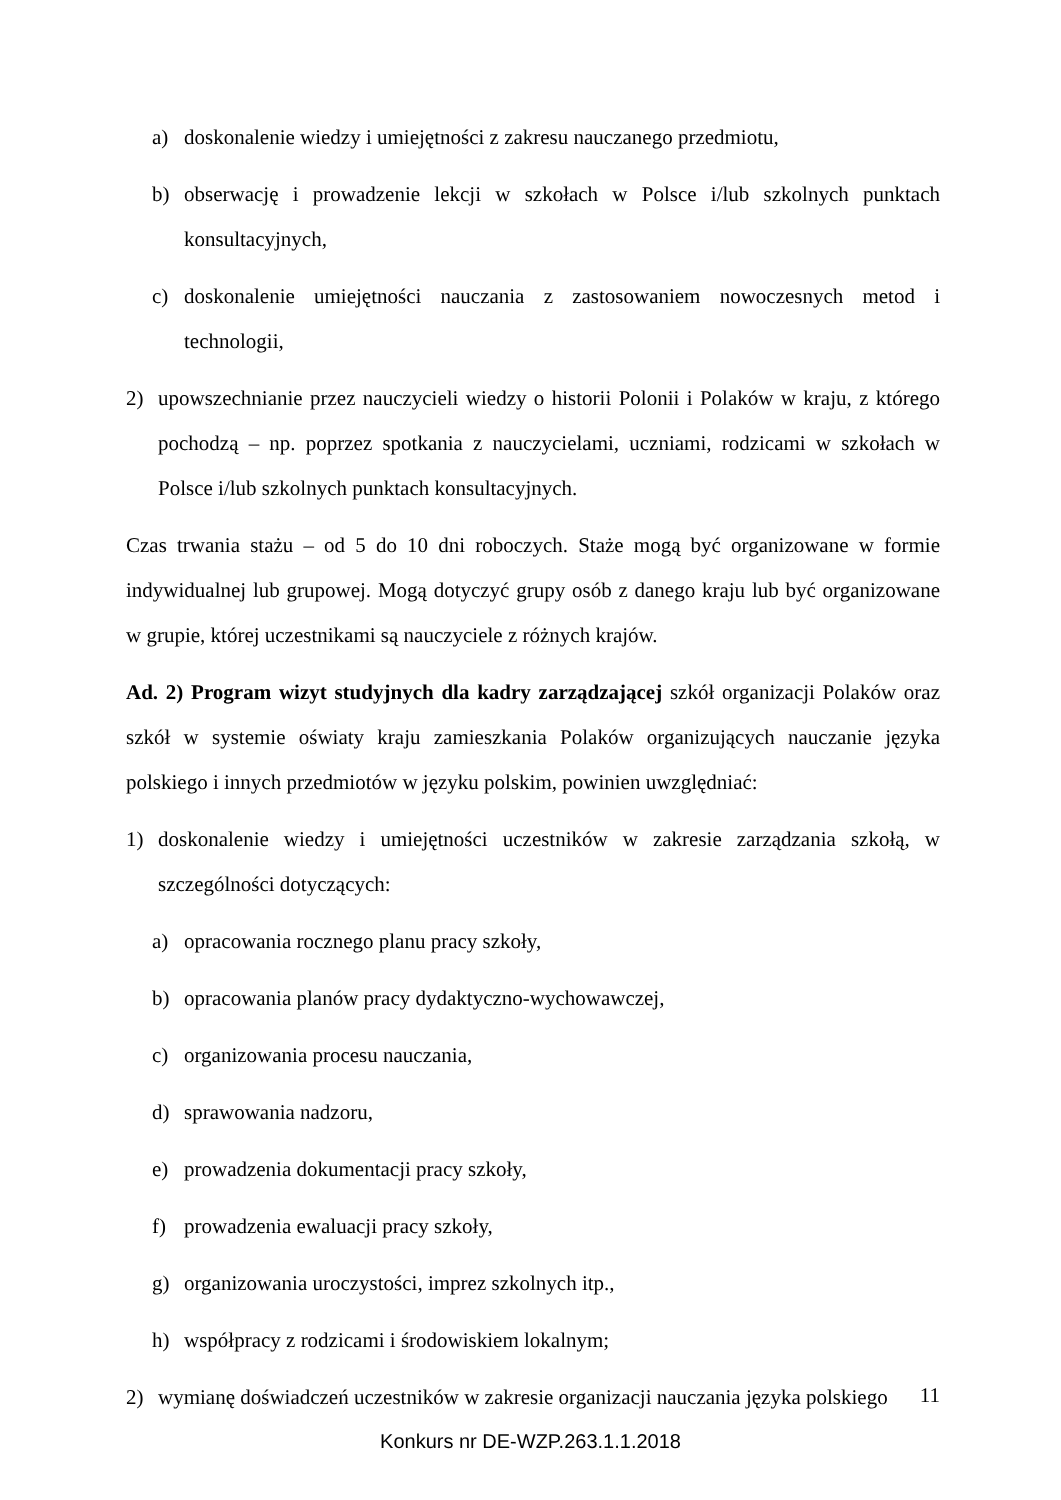a) doskonalenie wiedzy i umiejętności z zakresu nauczanego przedmiotu,
b) obserwację i prowadzenie lekcji w szkołach w Polsce i/lub szkolnych punktach konsultacyjnych,
c) doskonalenie umiejętności nauczania z zastosowaniem nowoczesnych metod i technologii,
2) upowszechnianie przez nauczycieli wiedzy o historii Polonii i Polaków w kraju, z którego pochodzą – np. poprzez spotkania z nauczycielami, uczniami, rodzicami w szkołach w Polsce i/lub szkolnych punktach konsultacyjnych.
Czas trwania stażu – od 5 do 10 dni roboczych. Staże mogą być organizowane w formie indywidualnej lub grupowej. Mogą dotyczyć grupy osób z danego kraju lub być organizowane w grupie, której uczestnikami są nauczyciele z różnych krajów.
Ad. 2) Program wizyt studyjnych dla kadry zarządzającej szkół organizacji Polaków oraz szkół w systemie oświaty kraju zamieszkania Polaków organizujących nauczanie języka polskiego i innych przedmiotów w języku polskim, powinien uwzględniać:
1) doskonalenie wiedzy i umiejętności uczestników w zakresie zarządzania szkołą, w szczególności dotyczących:
a) opracowania rocznego planu pracy szkoły,
b) opracowania planów pracy dydaktyczno-wychowawczej,
c) organizowania procesu nauczania,
d) sprawowania nadzoru,
e) prowadzenia dokumentacji pracy szkoły,
f) prowadzenia ewaluacji pracy szkoły,
g) organizowania uroczystości, imprez szkolnych itp.,
h) współpracy z rodzicami i środowiskiem lokalnym;
2) wymianę doświadczeń uczestników w zakresie organizacji nauczania języka polskiego
11
Konkurs nr DE-WZP.263.1.1.2018